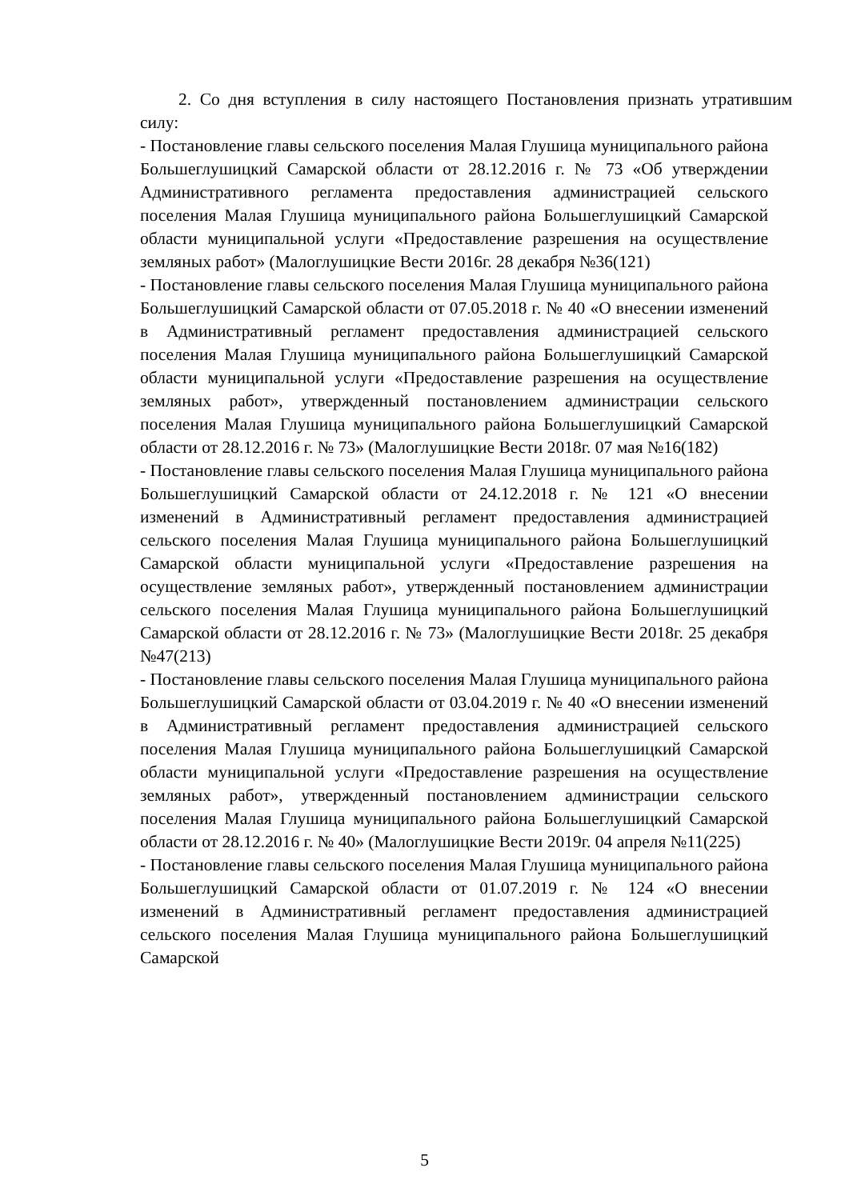2. Со дня вступления в силу настоящего Постановления признать утратившим силу:
- Постановление главы сельского поселения Малая Глушица муниципального района Большеглушицкий Самарской области от 28.12.2016 г. № 73 «Об утверждении Административного регламента предоставления администрацией сельского поселения Малая Глушица муниципального района Большеглушицкий Самарской области муниципальной услуги «Предоставление разрешения на осуществление земляных работ» (Малоглушицкие Вести 2016г. 28 декабря №36(121)
- Постановление главы сельского поселения Малая Глушица муниципального района Большеглушицкий Самарской области от 07.05.2018 г. № 40 «О внесении изменений в Административный регламент предоставления администрацией сельского поселения Малая Глушица муниципального района Большеглушицкий Самарской области муниципальной услуги «Предоставление разрешения на осуществление земляных работ», утвержденный постановлением администрации сельского поселения Малая Глушица муниципального района Большеглушицкий Самарской области от 28.12.2016 г. № 73» (Малоглушицкие Вести 2018г. 07 мая №16(182)
- Постановление главы сельского поселения Малая Глушица муниципального района Большеглушицкий Самарской области от 24.12.2018 г. № 121 «О внесении изменений в Административный регламент предоставления администрацией сельского поселения Малая Глушица муниципального района Большеглушицкий Самарской области муниципальной услуги «Предоставление разрешения на осуществление земляных работ», утвержденный постановлением администрации сельского поселения Малая Глушица муниципального района Большеглушицкий Самарской области от 28.12.2016 г. № 73» (Малоглушицкие Вести 2018г. 25 декабря №47(213)
- Постановление главы сельского поселения Малая Глушица муниципального района Большеглушицкий Самарской области от 03.04.2019 г. № 40 «О внесении изменений в Административный регламент предоставления администрацией сельского поселения Малая Глушица муниципального района Большеглушицкий Самарской области муниципальной услуги «Предоставление разрешения на осуществление земляных работ», утвержденный постановлением администрации сельского поселения Малая Глушица муниципального района Большеглушицкий Самарской области от 28.12.2016 г. № 40» (Малоглушицкие Вести 2019г. 04 апреля №11(225)
- Постановление главы сельского поселения Малая Глушица муниципального района Большеглушицкий Самарской области от 01.07.2019 г. № 124 «О внесении изменений в Административный регламент предоставления администрацией сельского поселения Малая Глушица муниципального района Большеглушицкий Самарской
5